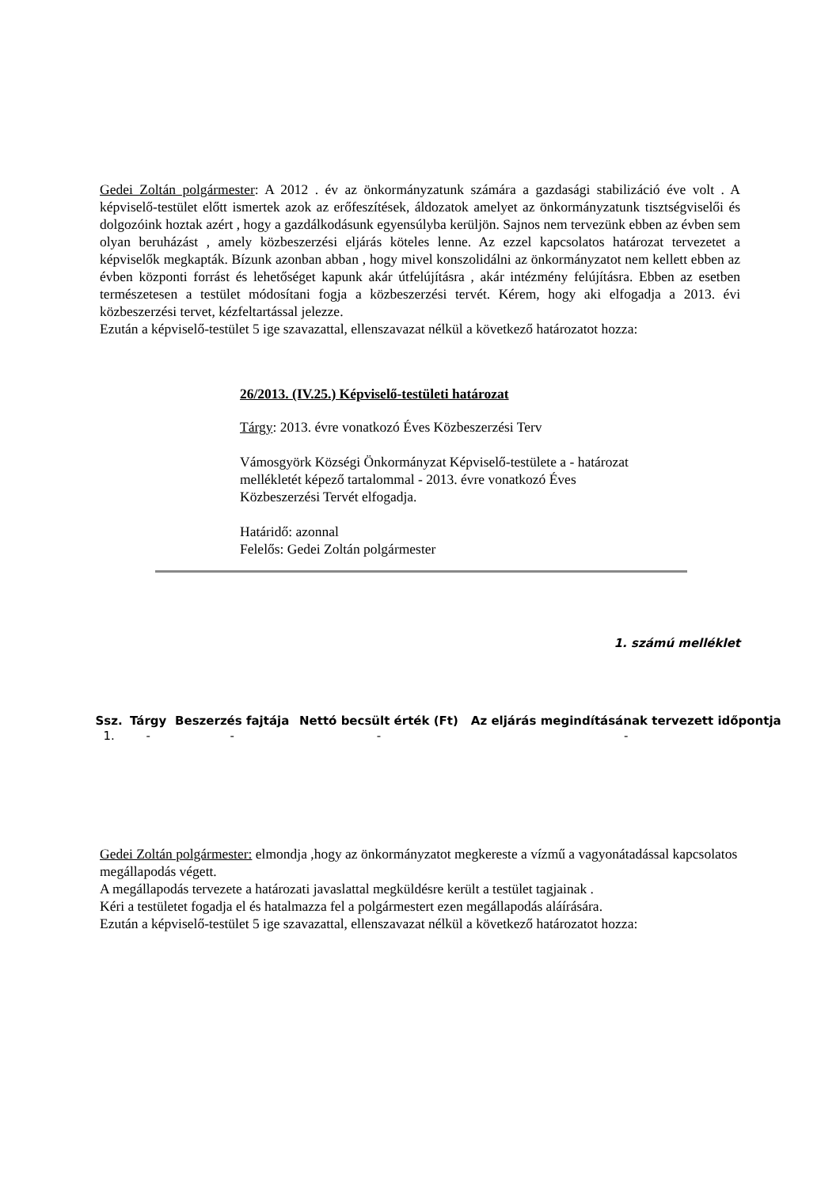Gedei Zoltán polgármester: A 2012 . év az önkormányzatunk számára a gazdasági stabilizáció éve volt . A képviselő-testület előtt ismertek azok az erőfeszítések, áldozatok amelyet az önkormányzatunk tisztségviselői és dolgozóink hoztak azért , hogy a gazdálkodásunk egyensúlyba kerüljön. Sajnos nem tervezünk ebben az évben sem olyan beruházást , amely közbeszerzési eljárás köteles lenne. Az ezzel kapcsolatos határozat tervezetet a képviselők megkapták. Bízunk azonban abban , hogy mivel konszolidálni az önkormányzatot nem kellett ebben az évben központi forrást és lehetőséget kapunk akár útfelújításra , akár intézmény felújításra. Ebben az esetben természetesen a testület módosítani fogja a közbeszerzési tervét. Kérem, hogy aki elfogadja a 2013. évi közbeszerzési tervet, kézfeltartással jelezze.
Ezután a képviselő-testület 5 ige szavazattal, ellenszavazat nélkül a következő határozatot hozza:
26/2013. (IV.25.) Képviselő-testületi határozat
Tárgy: 2013. évre vonatkozó Éves Közbeszerzési Terv
Vámosgyörk Községi Önkormányzat Képviselő-testülete a - határozat mellékletét képező tartalommal - 2013. évre vonatkozó Éves Közbeszerzési Tervét elfogadja.
Határidő: azonnal
Felelős: Gedei Zoltán polgármester
1. számú melléklet
| Ssz. | Tárgy | Beszerzés fajtája | Nettó becsült érték (Ft) | Az eljárás megindításának tervezett időpontja |
| --- | --- | --- | --- | --- |
| 1. | - | - | - | - |
Gedei Zoltán polgármester: elmondja ,hogy az önkormányzatot megkereste a vízmű a vagyonátadással kapcsolatos megállapodás végett.
A megállapodás tervezete a határozati javaslattal megküldésre került a testület tagjainak .
Kéri a testületet fogadja el és hatalmazza fel a polgármestert ezen megállapodás aláírására.
Ezután a képviselő-testület 5 ige szavazattal, ellenszavazat nélkül a következő határozatot hozza: